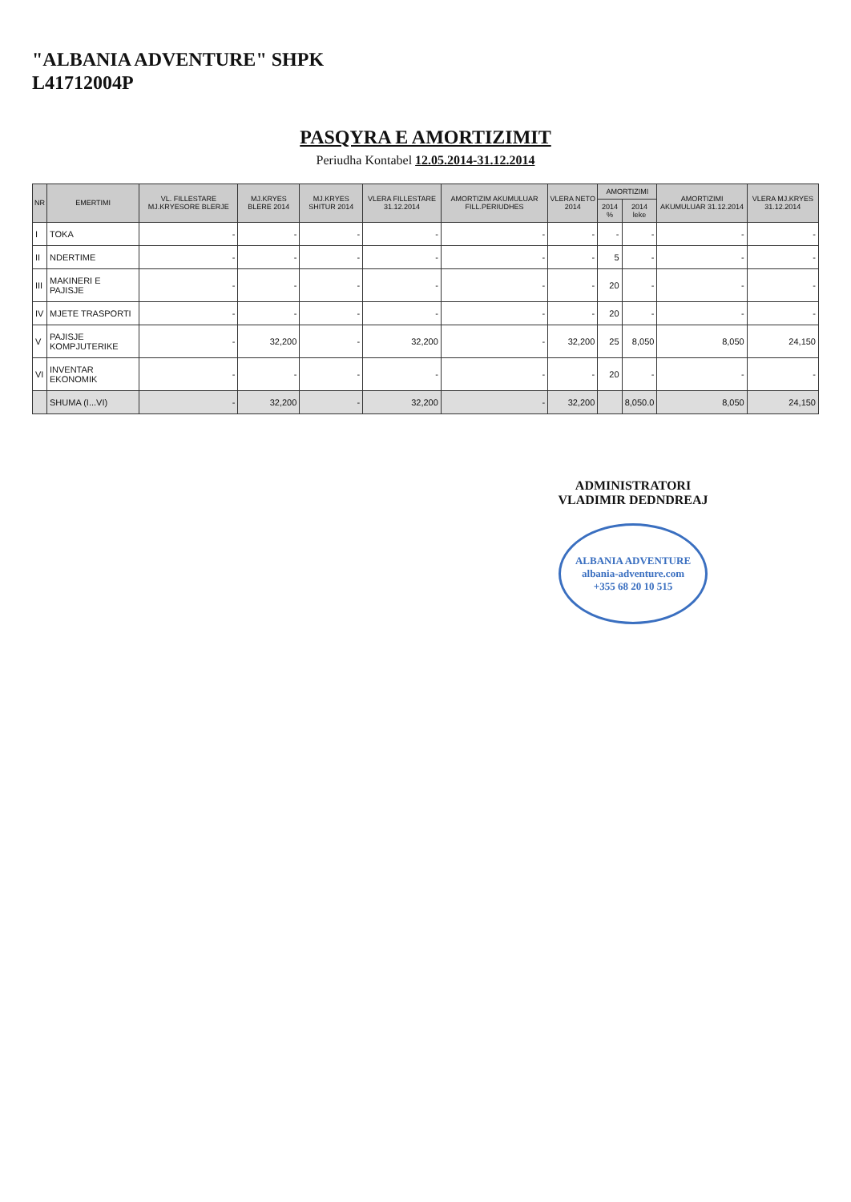"ALBANIA ADVENTURE" SHPK
L41712004P
PASQYRA E AMORTIZIMIT
Periudha Kontabel 12.05.2014-31.12.2014
| NR | EMERTIMI | VL. FILLESTARE MJ.KRYESORE BLERJE | MJ.KRYES BLERE 2014 | MJ.KRYES SHITUR 2014 | VLERA FILLESTARE 31.12.2014 | AMORTIZIM AKUMULUAR FILL.PERIUDHES | VLERA NETO 2014 | AMORTIZIMI | | AMORTIZIMI AKUMULUAR 31.12.2014 | VLERA MJ.KRYES 31.12.2014 |
| --- | --- | --- | --- | --- | --- | --- | --- | --- | --- | --- | --- |
| | | | | | | | | 2014 % | 2014 leke | | |
| I | TOKA | - | - | - | - | - | - | - | - | - | - |
| II | NDERTIME | - | - | - | - | - | - | 5 | - | - | - |
| III | MAKINERI E PAJISJE | - | - | - | - | - | - | 20 | - | - | - |
| IV | MJETE TRASPORTI | - | - | - | - | - | - | 20 | - | - | - |
| V | PAJISJE KOMPJUTERIKE | - | 32,200 | - | 32,200 | - | 32,200 | 25 | 8,050 | 8,050 | 24,150 |
| VI | INVENTAR EKONOMIK | - | - | - | - | - | - | 20 | - | - | - |
| | SHUMA (I...VI) | - | 32,200 | - | 32,200 | - | 32,200 | | 8,050.0 | 8,050 | 24,150 |
ADMINISTRATORI
VLADIMIR DEDNDREAJ
ALBANIA ADVENTURE
albania-adventure.com
+355 68 20 10 515